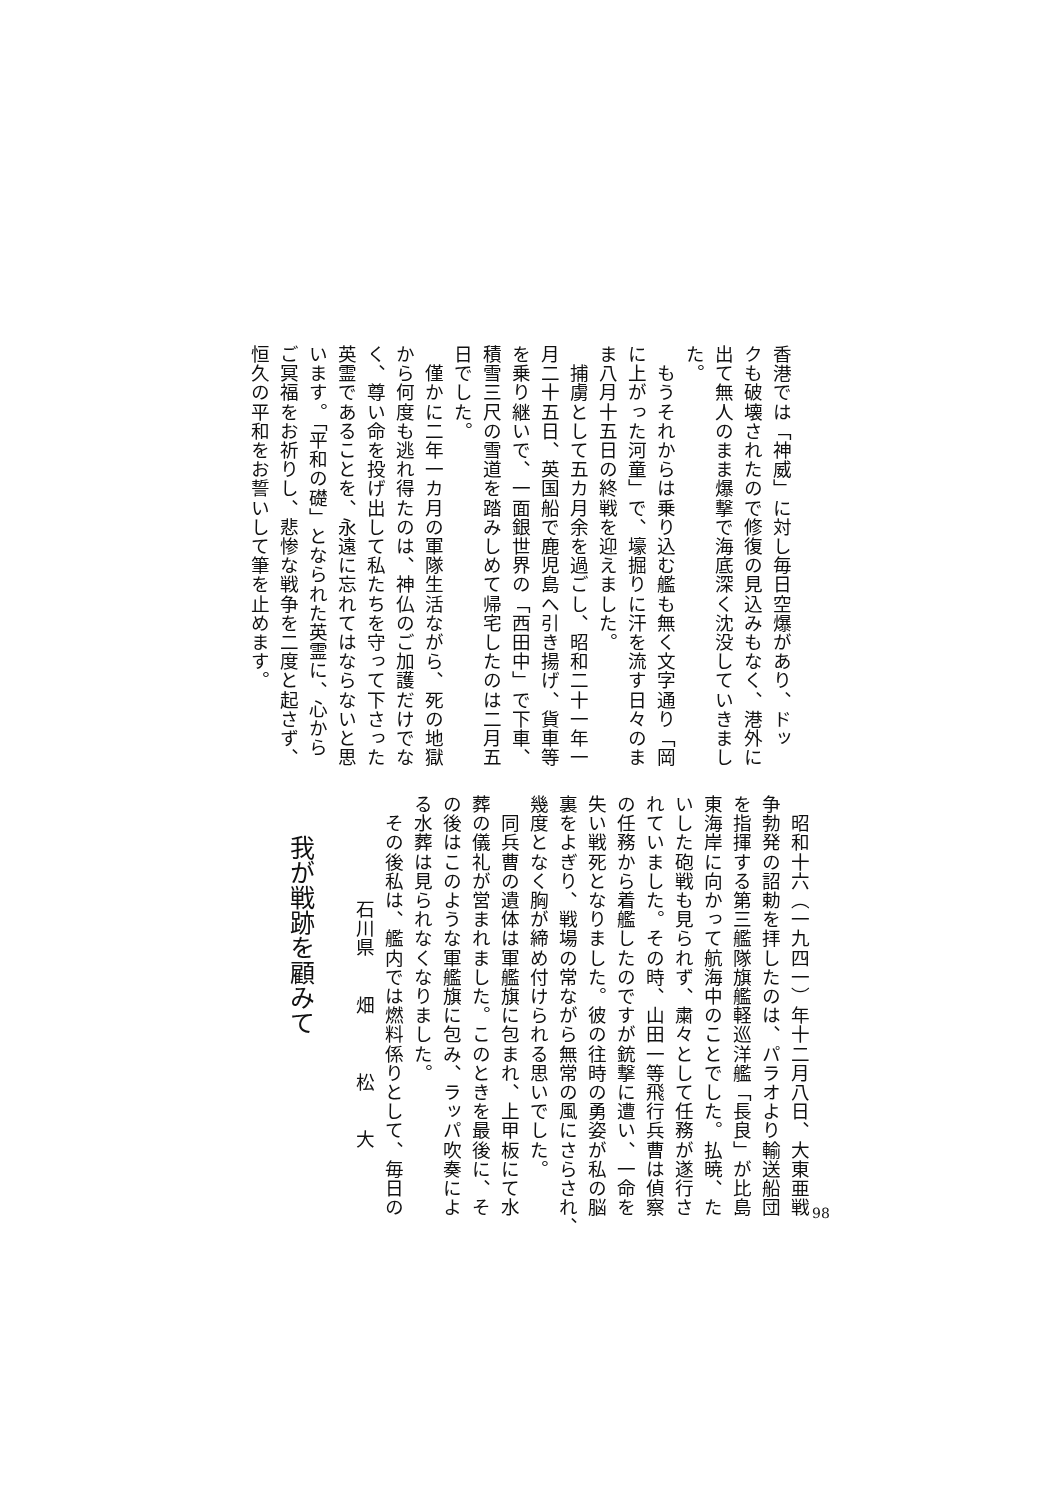香港では「神威」に対し毎日空爆があり、ドッ
クも破壊されたので修復の見込みもなく、港外に
出て無人のまま爆撃で海底深く沈没していきまし
た。
　もうそれからは乗り込む艦も無く文字通り「岡
に上がった河童」で、壕掘りに汗を流す日々のま
ま八月十五日の終戦を迎えました。
　捕虜として五カ月余を過ごし、昭和二十一年一
月二十五日、英国船で鹿児島へ引き揚げ、貨車等
を乗り継いで、一面銀世界の「西田中」で下車、
積雪三尺の雪道を踏みしめて帰宅したのは二月五
日でした。
　僅かに二年一カ月の軍隊生活ながら、死の地獄
から何度も逃れ得たのは、神仏のご加護だけでな
く、尊い命を投げ出して私たちを守って下さった
英霊であることを、永遠に忘れてはならないと思
います。「平和の礎」となられた英霊に、心から
ご冥福をお祈りし、悲惨な戦争を二度と起さず、
恒久の平和をお誓いして筆を止めます。
我が戦跡を顧みて
石川県　　畑　　　松　　大
　昭和十六（一九四一）年十二月八日、大東亜戦
争勃発の詔勅を拝したのは、パラオより輸送船団
を指揮する第三艦隊旗艦軽巡洋艦「長良」が比島
東海岸に向かって航海中のことでした。払暁、た
いした砲戦も見られず、粛々として任務が遂行さ
れていました。その時、山田一等飛行兵曹は偵察
の任務から着艦したのですが銃撃に遭い、一命を
失い戦死となりました。彼の往時の勇姿が私の脳
裏をよぎり、戦場の常ながら無常の風にさらされ、
幾度となく胸が締め付けられる思いでした。
　同兵曹の遺体は軍艦旗に包まれ、上甲板にて水
葬の儀礼が営まれました。このときを最後に、そ
の後はこのような軍艦旗に包み、ラッパ吹奏によ
る水葬は見られなくなりました。
　その後私は、艦内では燃料係りとして、毎日の
98